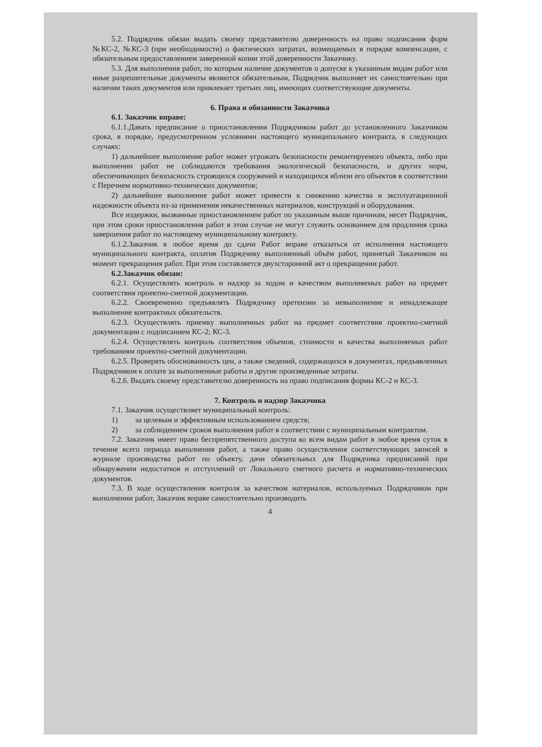5.2. Подрядчик обязан выдать своему представителю доверенность на право подписания форм №КС-2, №КС-3 (при необходимости) о фактических затратах, возмещаемых в порядке компенсации, с обязательным предоставлением заверенной копии этой доверенности Заказчику.
5.3. Для выполнения работ, по которым наличие документов о допуске к указанным видам работ или иные разрешительные документы являются обязательным, Подрядчик выполняет их самостоятельно при наличии таких документов или привлекает третьих лиц, имеющих соответствующие документы.
6. Права и обязанности Заказчика
6.1. Заказчик вправе:
6.1.1.Давать предписание о приостановлении Подрядчиком работ до установленного Заказчиком срока, в порядке, предусмотренном условиями настоящего муниципального контракта, в следующих случаях:
1) дальнейшее выполнение работ может угрожать безопасности ремонтируемого объекта, либо при выполнении работ не соблюдаются требования экологической безопасности, и других норм, обеспечивающих безопасность строящихся сооружений и находящихся вблизи его объектов в соответствии с Перечнем нормативно-технических документов;
2) дальнейшее выполнение работ может привести к снижению качества и эксплуатационной надежности объекта из-за применения некачественных материалов, конструкций и оборудования.
Все издержки, вызванные приостановлением работ по указанным выше причинам, несет Подрядчик, при этом сроки приостановления работ в этом случае не могут служить основанием для продления срока завершения работ по настоящему муниципальному контракту.
6.1.2.Заказчик в любое время до сдачи Работ вправе отказаться от исполнения настоящего муниципального контракта, оплатив Подрядчику выполненный объём работ, принятый Заказчиком на момент прекращения работ. При этом составляется двухсторонний акт о прекращении работ.
6.2.Заказчик обязан:
6.2.1. Осуществлять контроль и надзор за ходом и качеством выполняемых работ на предмет соответствия проектно-сметной документации.
6.2.2. Своевременно предъявлять Подрядчику претензии за невыполнение и ненадлежащее выполнение контрактных обязательств.
6.2.3. Осуществлять приемку выполненных работ на предмет соответствия проектно-сметной документации с подписанием КС-2; КС-3.
6.2.4. Осуществлять контроль соответствия объемов, стоимости и качества выполняемых работ требованиям проектно-сметной документации.
6.2.5. Проверять обоснованность цен, а также сведений, содержащихся в документах, предъявленных Подрядчиком к оплате за выполненные работы и другие произведенные затраты.
6.2.6. Выдать своему представителю доверенность на право подписания формы КС-2 и КС-3.
7. Контроль и надзор Заказчика
7.1. Заказчик осуществляет муниципальный контроль:
1) за целевым и эффективным использованием средств;
2) за соблюдением сроков выполнения работ в соответствии с муниципальным контрактом.
7.2. Заказчик имеет право беспрепятственного доступа ко всем видам работ в любое время суток в течение всего периода выполнения работ, а также право осуществления соответствующих записей в журнале производства работ по объекту, дачи обязательных для Подрядчика предписаний при обнаружении недостатков и отступлений от Локального сметного расчета и нормативно-технических документов.
7.3. В ходе осуществления контроля за качеством материалов, используемых Подрядчиком при выполнении работ, Заказчик вправе самостоятельно производить
4